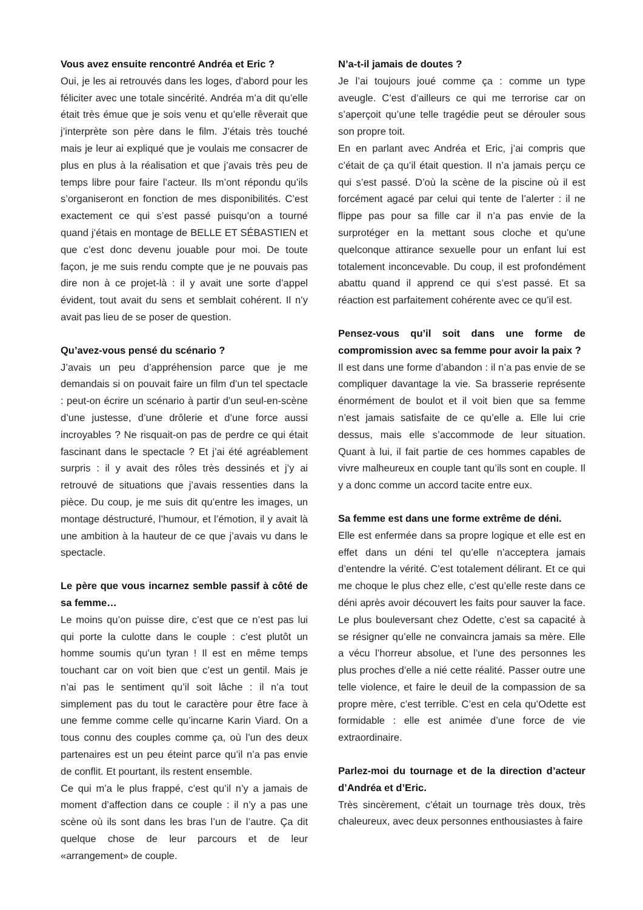Vous avez ensuite rencontré Andréa et Eric ?
Oui, je les ai retrouvés dans les loges, d’abord pour les féliciter avec une totale sincérité. Andréa m’a dit qu’elle était très émue que je sois venu et qu’elle rêverait que j’interprète son père dans le film. J’étais très touché mais je leur ai expliqué que je voulais me consacrer de plus en plus à la réalisation et que j’avais très peu de temps libre pour faire l’acteur. Ils m’ont répondu qu’ils s’organiseront en fonction de mes disponibilités. C’est exactement ce qui s’est passé puisqu’on a tourné quand j’étais en montage de BELLE ET SÉBASTIEN et que c’est donc devenu jouable pour moi. De toute façon, je me suis rendu compte que je ne pouvais pas dire non à ce projet-là : il y avait une sorte d’appel évident, tout avait du sens et semblait cohérent. Il n’y avait pas lieu de se poser de question.
Qu’avez-vous pensé du scénario ?
J’avais un peu d’appréhension parce que je me demandais si on pouvait faire un film d’un tel spectacle : peut-on écrire un scénario à partir d’un seul-en-scène d’une justesse, d’une drôlerie et d’une force aussi incroyables ? Ne risquait-on pas de perdre ce qui était fascinant dans le spectacle ? Et j’ai été agréablement surpris : il y avait des rôles très dessinés et j’y ai retrouvé de situations que j’avais ressenties dans la pièce. Du coup, je me suis dit qu’entre les images, un montage déstructuré, l’humour, et l’émotion, il y avait là une ambition à la hauteur de ce que j’avais vu dans le spectacle.
Le père que vous incarnez semble passif à côté de sa femme…
Le moins qu’on puisse dire, c’est que ce n’est pas lui qui porte la culotte dans le couple : c’est plutôt un homme soumis qu’un tyran ! Il est en même temps touchant car on voit bien que c’est un gentil. Mais je n’ai pas le sentiment qu’il soit lâche : il n’a tout simplement pas du tout le caractère pour être face à une femme comme celle qu’incarne Karin Viard. On a tous connu des couples comme ça, où l’un des deux partenaires est un peu éteint parce qu’il n’a pas envie de conflit. Et pourtant, ils restent ensemble.
Ce qui m’a le plus frappé, c’est qu’il n’y a jamais de moment d’affection dans ce couple : il n’y a pas une scène où ils sont dans les bras l’un de l’autre. Ça dit quelque chose de leur parcours et de leur «arrangement» de couple.
N’a-t-il jamais de doutes ?
Je l’ai toujours joué comme ça : comme un type aveugle. C’est d’ailleurs ce qui me terrorise car on s’aperçoit qu’une telle tragédie peut se dérouler sous son propre toit.
En en parlant avec Andréa et Eric, j’ai compris que c’était de ça qu’il était question. Il n’a jamais perçu ce qui s’est passé. D’où la scène de la piscine où il est forcément agacé par celui qui tente de l’alerter : il ne flippe pas pour sa fille car il n’a pas envie de la surprotéger en la mettant sous cloche et qu’une quelconque attirance sexuelle pour un enfant lui est totalement inconcevable. Du coup, il est profondément abattu quand il apprend ce qui s’est passé. Et sa réaction est parfaitement cohérente avec ce qu’il est.
Pensez-vous qu’il soit dans une forme de compromission avec sa femme pour avoir la paix ?
Il est dans une forme d’abandon : il n’a pas envie de se compliquer davantage la vie. Sa brasserie représente énormément de boulot et il voit bien que sa femme n’est jamais satisfaite de ce qu’elle a. Elle lui crie dessus, mais elle s’accommode de leur situation. Quant à lui, il fait partie de ces hommes capables de vivre malheureux en couple tant qu’ils sont en couple. Il y a donc comme un accord tacite entre eux.
Sa femme est dans une forme extrême de déni.
Elle est enfermée dans sa propre logique et elle est en effet dans un déni tel qu’elle n’acceptera jamais d’entendre la vérité. C’est totalement délirant. Et ce qui me choque le plus chez elle, c’est qu’elle reste dans ce déni après avoir découvert les faits pour sauver la face. Le plus bouleversant chez Odette, c’est sa capacité à se résigner qu’elle ne convaincra jamais sa mère. Elle a vécu l’horreur absolue, et l’une des personnes les plus proches d’elle a nié cette réalité. Passer outre une telle violence, et faire le deuil de la compassion de sa propre mère, c’est terrible. C’est en cela qu’Odette est formidable : elle est animée d’une force de vie extraordinaire.
Parlez-moi du tournage et de la direction d’acteur d’Andréa et d’Eric.
Très sincèrement, c’était un tournage très doux, très chaleureux, avec deux personnes enthousiastes à faire